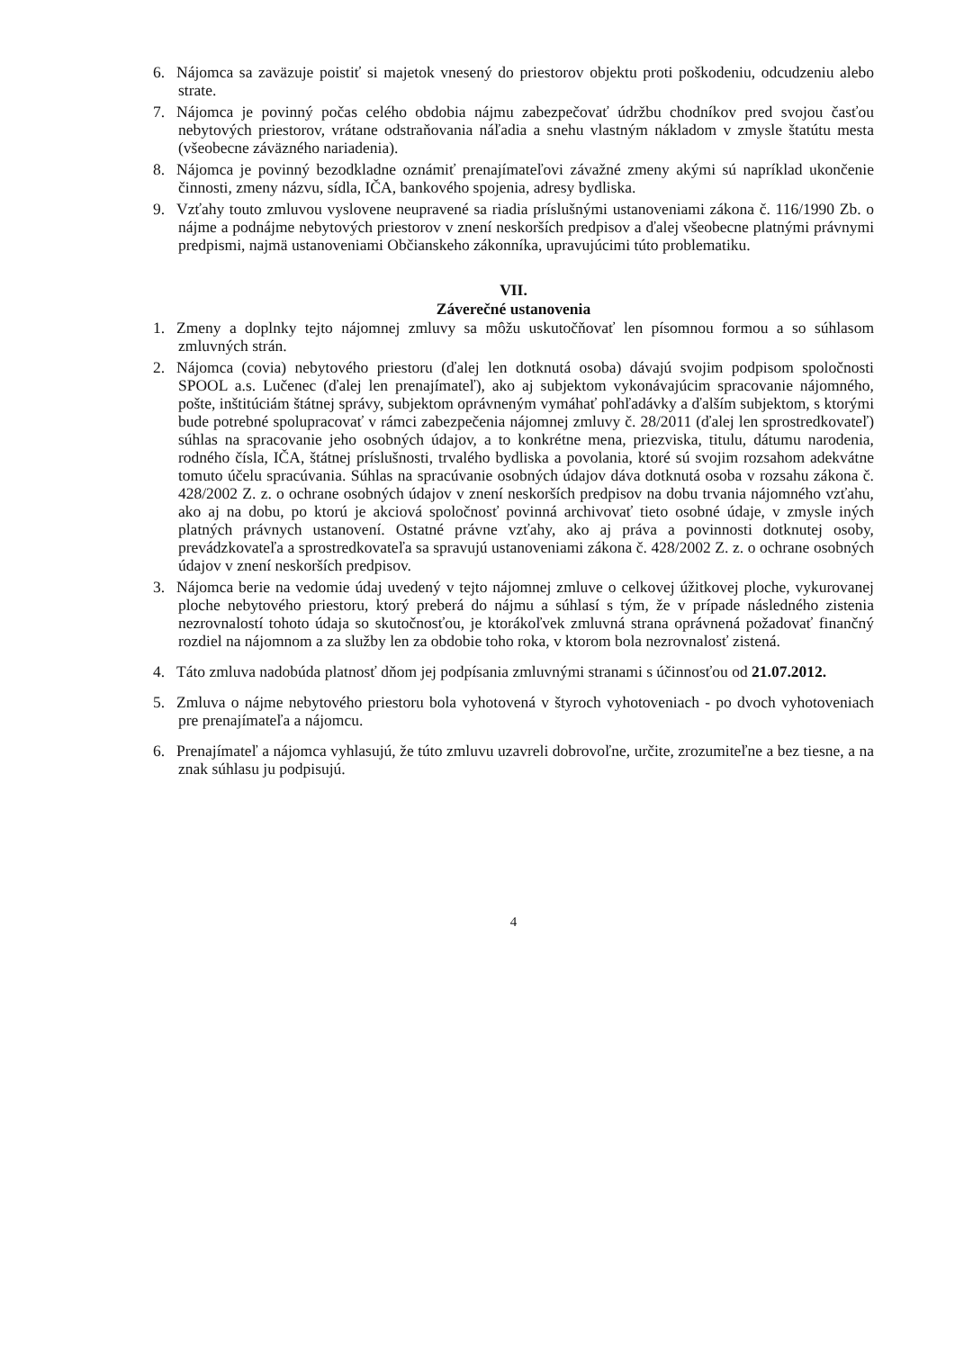6. Nájomca sa zaväzuje poistiť si majetok vnesený do priestorov objektu proti poškodeniu, odcudzeniu alebo strate.
7. Nájomca je povinný počas celého obdobia nájmu zabezpečovať údržbu chodníkov pred svojou časťou nebytových priestorov, vrátane odstraňovania náľadia a snehu vlastným nákladom v zmysle štatútu mesta (všeobecne záväzného nariadenia).
8. Nájomca je povinný bezodkladne oznámiť prenajímateľovi závažné zmeny akými sú napríklad ukončenie činnosti, zmeny názvu, sídla, IČA, bankového spojenia, adresy bydliska.
9. Vzťahy touto zmluvou vyslovene neupravené sa riadia príslušnými ustanoveniami zákona č. 116/1990 Zb. o nájme a podnájme nebytových priestorov v znení neskorších predpisov a ďalej všeobecne platnými právnymi predpismi, najmä ustanoveniami Občianskeho zákonníka, upravujúcimi túto problematiku.
VII.
Záverečné ustanovenia
1. Zmeny a doplnky tejto nájomnej zmluvy sa môžu uskutočňovať len písomnou formou a so súhlasom zmluvných strán.
2. Nájomca (covia) nebytového priestoru (ďalej len dotknutá osoba) dávajú svojim podpisom spoločnosti SPOOL a.s. Lučenec (ďalej len prenajímateľ), ako aj subjektom vykonávajúcim spracovanie nájomného, pošte, inštitúciám štátnej správy, subjektom oprávneným vymáhať pohľadávky a ďalším subjektom, s ktorými bude potrebné spolupracovať v rámci zabezpečenia nájomnej zmluvy č. 28/2011 (ďalej len sprostredkovateľ) súhlas na spracovanie jeho osobných údajov, a to konkrétne mena, priezviska, titulu, dátumu narodenia, rodného čísla, IČA, štátnej príslušnosti, trvalého bydliska a povolania, ktoré sú svojim rozsahom adekvátne tomuto účelu spracúvania. Súhlas na spracúvanie osobných údajov dáva dotknutá osoba v rozsahu zákona č. 428/2002 Z. z. o ochrane osobných údajov v znení neskorších predpisov na dobu trvania nájomného vzťahu, ako aj na dobu, po ktorú je akciová spoločnosť povinná archivovať tieto osobné údaje, v zmysle iných platných právnych ustanovení. Ostatné právne vzťahy, ako aj práva a povinnosti dotknutej osoby, prevádzkovateľa a sprostredkovateľa sa spravujú ustanoveniami zákona č. 428/2002 Z. z. o ochrane osobných údajov v znení neskorších predpisov.
3. Nájomca berie na vedomie údaj uvedený v tejto nájomnej zmluve o celkovej úžitkovej ploche, vykurovanej ploche nebytového priestoru, ktorý preberá do nájmu a súhlasí s tým, že v prípade následného zistenia nezrovnalostí tohoto údaja so skutočnosťou, je ktorákoľvek zmluvná strana oprávnená požadovať finančný rozdiel na nájomnom a za služby len za obdobie toho roka, v ktorom bola nezrovnalosť zistená.
4. Táto zmluva nadobúda platnosť dňom jej podpísania zmluvnými stranami s účinnosťou od 21.07.2012.
5. Zmluva o nájme nebytového priestoru bola vyhotovená v štyroch vyhotoveniach - po dvoch vyhotoveniach pre prenajímateľa a nájomcu.
6. Prenajímateľ a nájomca vyhlasujú, že túto zmluvu uzavreli dobrovoľne, určite, zrozumiteľne a bez tiesne, a na znak súhlasu ju podpisujú.
4